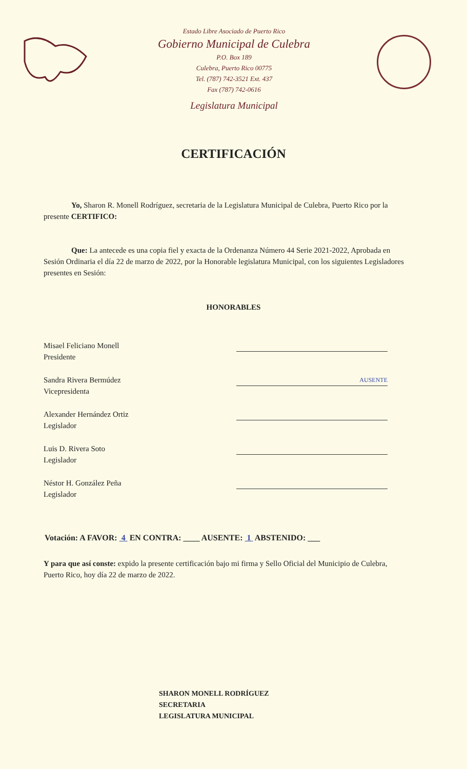Estado Libre Asociado de Puerto Rico
Gobierno Municipal de Culebra
P.O. Box 189
Culebra, Puerto Rico 00775
Tel. (787) 742-3521 Ext. 437
Fax (787) 742-0616
Legislatura Municipal
CERTIFICACIÓN
Yo, Sharon R. Monell Rodríguez, secretaria de la Legislatura Municipal de Culebra, Puerto Rico por la presente CERTIFICO:
Que: La antecede es una copia fiel y exacta de la Ordenanza Número 44 Serie 2021-2022, Aprobada en Sesión Ordinaria el día 22 de marzo de 2022, por la Honorable legislatura Municipal, con los siguientes Legisladores presentes en Sesión:
HONORABLES
Misael Feliciano Monell
Presidente
Sandra Rivera Bermúdez
Vicepresidenta
AUSENTE
Alexander Hernández Ortiz
Legislador
Luis D. Rivera Soto
Legislador
Néstor H. González Peña
Legislador
Votación: A FAVOR: 4 EN CONTRA: ____ AUSENTE: 1 ABSTENIDO: ___
Y para que así conste: expido la presente certificación bajo mi firma y Sello Oficial del Municipio de Culebra, Puerto Rico, hoy día 22 de marzo de 2022.
SHARON MONELL RODRÍGUEZ
SECRETARIA
LEGISLATURA MUNICIPAL